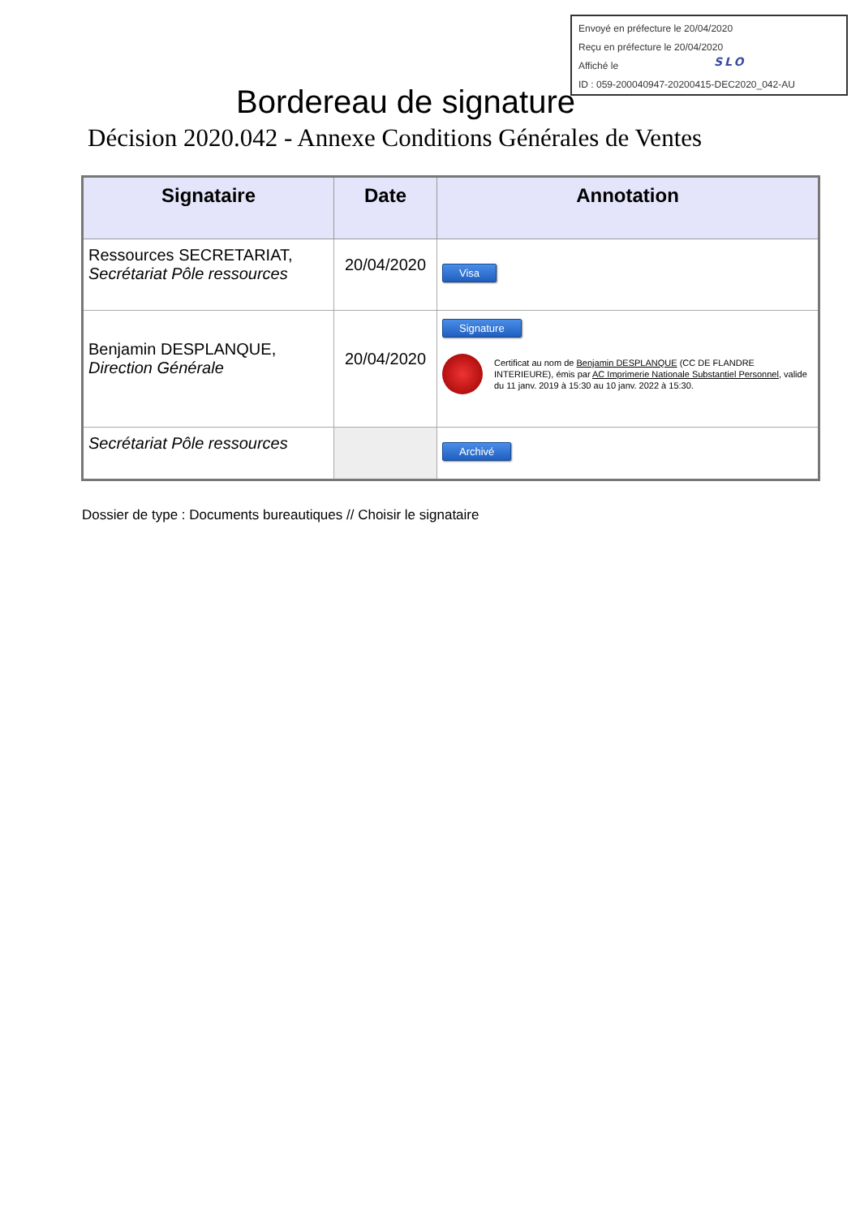Envoyé en préfecture le 20/04/2020
Reçu en préfecture le 20/04/2020
Affiché le
ID : 059-200040947-20200415-DEC2020_042-AU
SLO
Bordereau de signature
Décision 2020.042 - Annexe Conditions Générales de Ventes
| Signataire | Date | Annotation |
| --- | --- | --- |
| Ressources SECRETARIAT, Secrétariat Pôle ressources | 20/04/2020 | Visa |
| Benjamin DESPLANQUE, Direction Générale | 20/04/2020 | Signature Certificat au nom de Benjamin DESPLANQUE (CC DE FLANDRE INTERIEURE), émis par AC Imprimerie Nationale Substantiel Personnel , valide du 11 janv. 2019 à 15:30 au 10 janv. 2022 à 15:30. |
| Secrétariat Pôle ressources | | Archivé |
Dossier de type : Documents bureautiques // Choisir le signataire